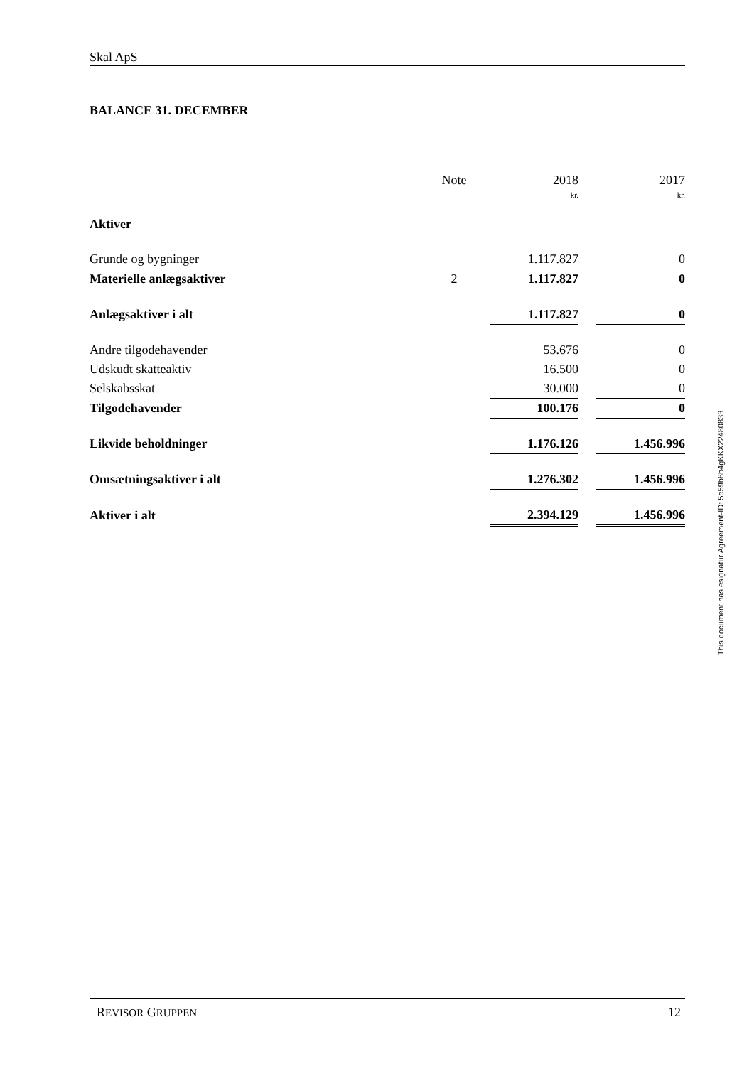Skal ApS
BALANCE 31. DECEMBER
| | Note | | 2018 | | 2017 |
| | | | kr. | | kr. |
| Aktiver | | | | | |
| Grunde og bygninger | | | 1.117.827 | | 0 |
| Materielle anlægsaktiver | 2 | | 1.117.827 | | 0 |
| Anlægsaktiver i alt | | | 1.117.827 | | 0 |
| Andre tilgodehavender | | | 53.676 | | 0 |
| Udskudt skatteaktiv | | | 16.500 | | 0 |
| Selskabsskat | | | 30.000 | | 0 |
| Tilgodehavender | | | 100.176 | | 0 |
| Likvide beholdninger | | | 1.176.126 | | 1.456.996 |
| Omsætningsaktiver i alt | | | 1.276.302 | | 1.456.996 |
| Aktiver i alt | | | 2.394.129 | | 1.456.996 |
This document has esignatur Agreement-ID: 5d59b8b4gKKX22480833
REVISOR GRUPPEN 12